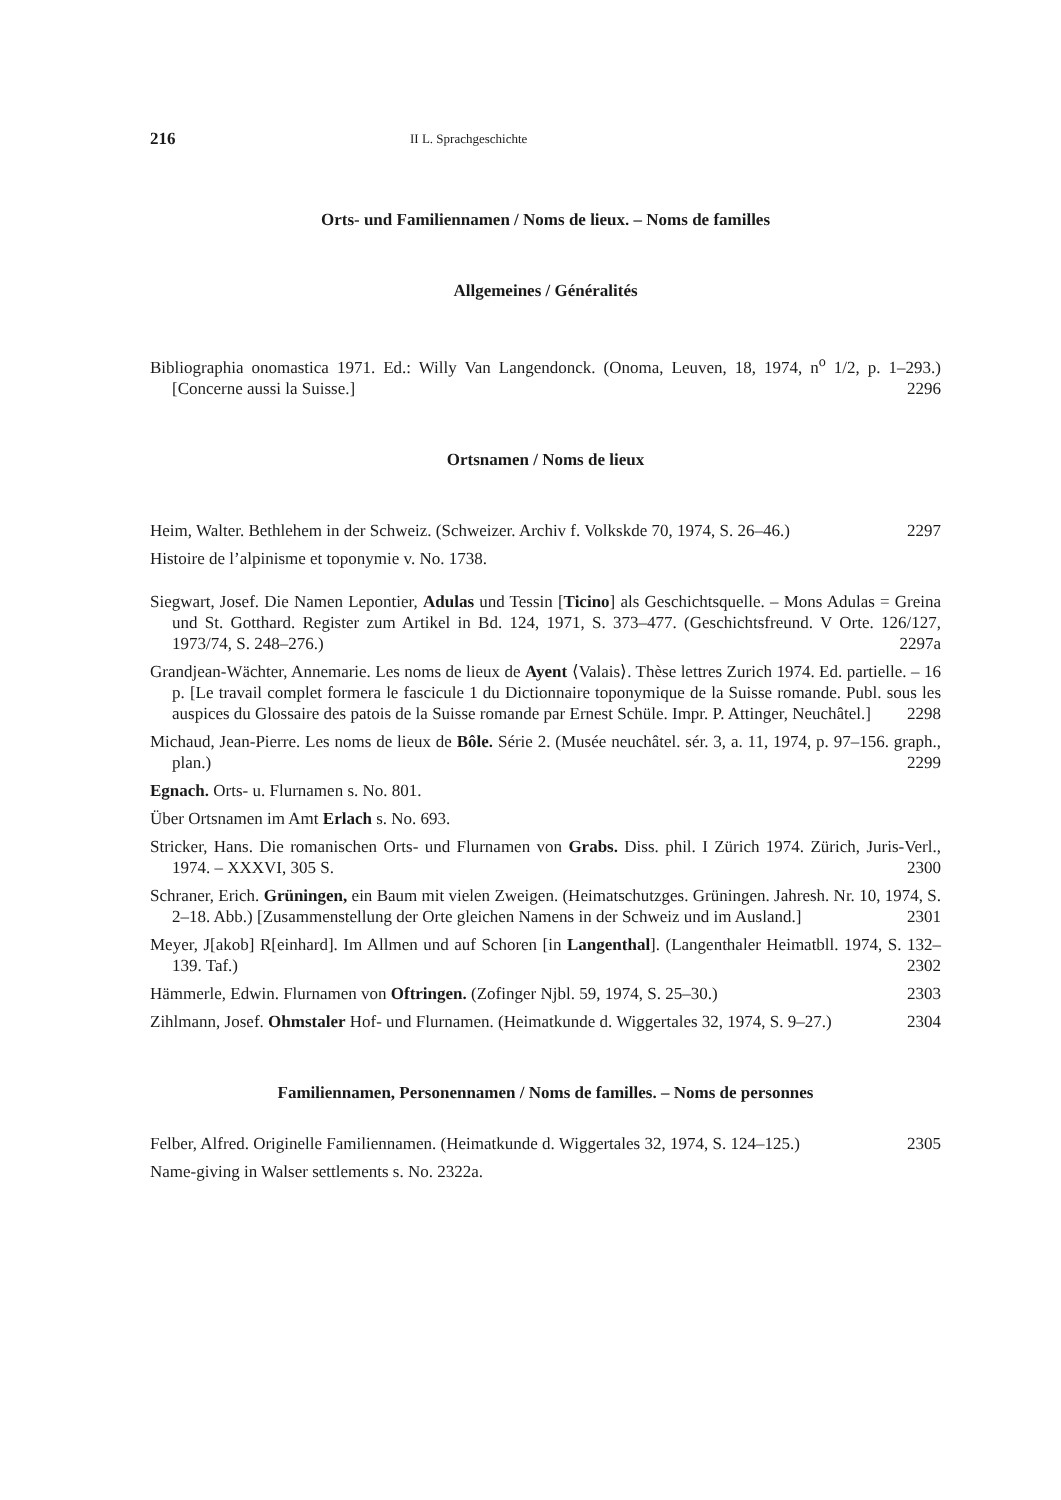216 II L. Sprachgeschichte
Orts- und Familiennamen / Noms de lieux. – Noms de familles
Allgemeines / Généralités
Bibliographia onomastica 1971. Ed.: Willy Van Langendonck. (Onoma, Leuven, 18, 1974, n<sup>o</sup> 1/2, p. 1–293.) [Concerne aussi la Suisse.] 2296
Ortsnamen / Noms de lieux
Heim, Walter. Bethlehem in der Schweiz. (Schweizer. Archiv f. Volkskde 70, 1974, S. 26–46.) 2297
Histoire de l’alpinisme et toponymie v. No. 1738.
Siegwart, Josef. Die Namen Lepontier, Adulas und Tessin [Ticino] als Geschichtsquelle. – Mons Adulas = Greina und St. Gotthard. Register zum Artikel in Bd. 124, 1971, S. 373–477. (Geschichtsfreund. V Orte. 126/127, 1973/74, S. 248–276.) 2297a
Grandjean-Wächter, Annemarie. Les noms de lieux de Ayent ⟨Valais⟩. Thèse lettres Zurich 1974. Ed. partielle. – 16 p. [Le travail complet formera le fascicule 1 du Dictionnaire toponymique de la Suisse romande. Publ. sous les auspices du Glossaire des patois de la Suisse romande par Ernest Schüle. Impr. P. Attinger, Neuchâtel.] 2298
Michaud, Jean-Pierre. Les noms de lieux de Bôle. Série 2. (Musée neuchâtel. sér. 3, a. 11, 1974, p. 97–156. graph., plan.) 2299
Egnach. Orts- u. Flurnamen s. No. 801.
Über Ortsnamen im Amt Erlach s. No. 693.
Stricker, Hans. Die romanischen Orts- und Flurnamen von Grabs. Diss. phil. I Zürich 1974. Zürich, Juris-Verl., 1974. – XXXVI, 305 S. 2300
Schraner, Erich. Grüningen, ein Baum mit vielen Zweigen. (Heimatschutzges. Grüningen. Jahresh. Nr. 10, 1974, S. 2–18. Abb.) [Zusammenstellung der Orte gleichen Namens in der Schweiz und im Ausland.] 2301
Meyer, J[akob] R[einhard]. Im Allmen und auf Schoren [in Langenthal]. (Langenthaler Heimatbll. 1974, S. 132–139. Taf.) 2302
Hämmerle, Edwin. Flurnamen von Oftringen. (Zofinger Njbl. 59, 1974, S. 25–30.) 2303
Zihlmann, Josef. Ohmstaler Hof- und Flurnamen. (Heimatkunde d. Wiggertales 32, 1974, S. 9–27.) 2304
Familiennamen, Personennamen / Noms de familles. – Noms de personnes
Felber, Alfred. Originelle Familiennamen. (Heimatkunde d. Wiggertales 32, 1974, S. 124–125.) 2305
Name-giving in Walser settlements s. No. 2322a.